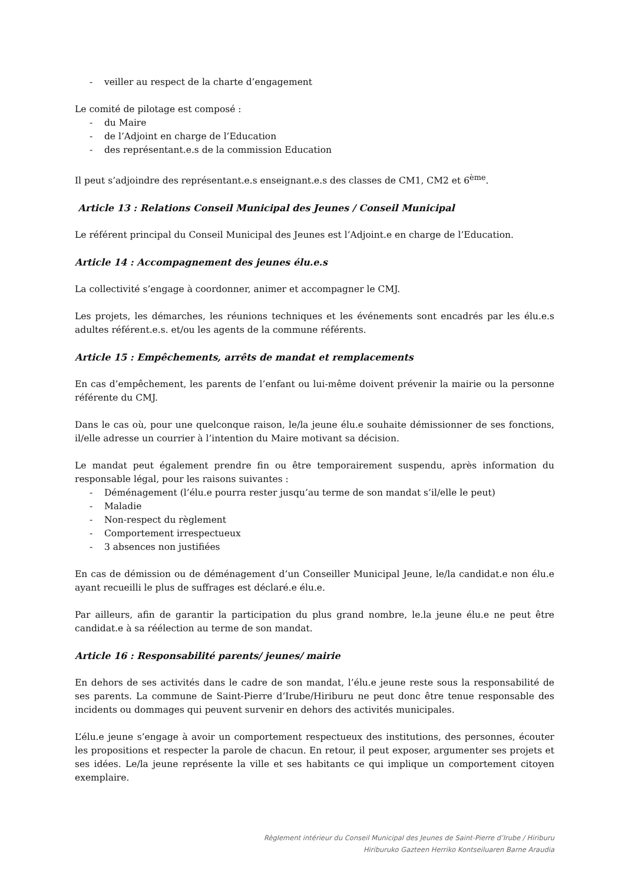- veiller au respect de la charte d’engagement
Le comité de pilotage est composé :
- du Maire
- de l’Adjoint en charge de l’Education
- des représentant.e.s de la commission Education
Il peut s’adjoindre des représentant.e.s enseignant.e.s des classes de CM1, CM2 et 6<sup>ème</sup>.
Article 13 : Relations Conseil Municipal des Jeunes / Conseil Municipal
Le référent principal du Conseil Municipal des Jeunes est l’Adjoint.e en charge de l’Education.
Article 14 : Accompagnement des jeunes élu.e.s
La collectivité s’engage à coordonner, animer et accompagner le CMJ.
Les projets, les démarches, les réunions techniques et les événements sont encadrés par les élu.e.s adultes référent.e.s. et/ou les agents de la commune référents.
Article 15 : Empêchements, arrêts de mandat et remplacements
En cas d’empêchement, les parents de l’enfant ou lui-même doivent prévenir la mairie ou la personne référente du CMJ.
Dans le cas où, pour une quelconque raison, le/la jeune élu.e souhaite démissionner de ses fonctions, il/elle adresse un courrier à l’intention du Maire motivant sa décision.
Le mandat peut également prendre fin ou être temporairement suspendu, après information du responsable légal, pour les raisons suivantes :
- Déménagement (l’élu.e pourra rester jusqu’au terme de son mandat s’il/elle le peut)
- Maladie
- Non-respect du règlement
- Comportement irrespectueux
- 3 absences non justifiées
En cas de démission ou de déménagement d’un Conseiller Municipal Jeune, le/la candidat.e non élu.e ayant recueilli le plus de suffrages est déclaré.e élu.e.
Par ailleurs, afin de garantir la participation du plus grand nombre, le.la jeune élu.e ne peut être candidat.e à sa réélection au terme de son mandat.
Article 16 : Responsabilité parents/ jeunes/ mairie
En dehors de ses activités dans le cadre de son mandat, l’élu.e jeune reste sous la responsabilité de ses parents. La commune de Saint-Pierre d’Irube/Hiriburu ne peut donc être tenue responsable des incidents ou dommages qui peuvent survenir en dehors des activités municipales.
L’élu.e jeune s’engage à avoir un comportement respectueux des institutions, des personnes, écouter les propositions et respecter la parole de chacun. En retour, il peut exposer, argumenter ses projets et ses idées. Le/la jeune représente la ville et ses habitants ce qui implique un comportement citoyen exemplaire.
Règlement intérieur du Conseil Municipal des Jeunes de Saint-Pierre d’Irube / Hiriburu
Hiriburuko Gazteen Herriko Kontseiluaren Barne Araudia